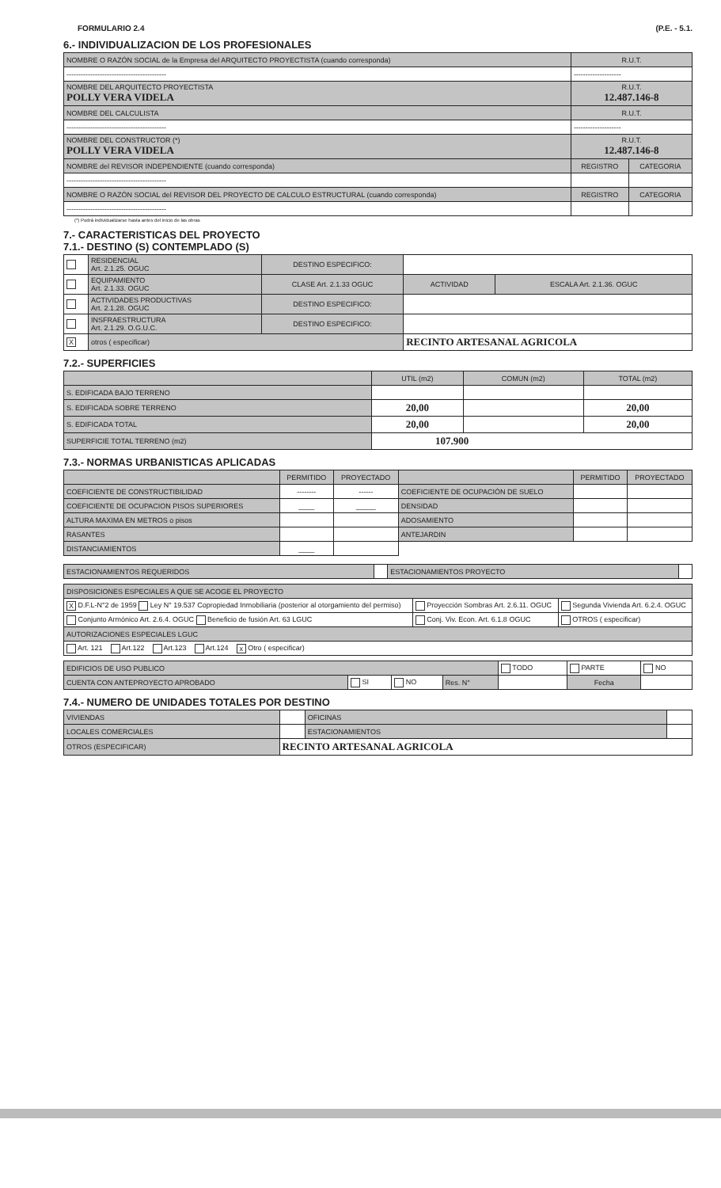FORMULARIO 2.4 (P.E. - 5.1.
6.- INDIVIDUALIZACION DE LOS PROFESIONALES
| NOMBRE O RAZÓN SOCIAL de la Empresa del ARQUITECTO PROYECTISTA (cuando corresponda) | R.U.T. | |
| ------------------------------------------ | -------------------- | |
| NOMBRE DEL ARQUITECTO PROYECTISTA POLLY VERA VIDELA | R.U.T. 12.487.146-8 | |
| NOMBRE DEL CALCULISTA | R.U.T. | |
| ------------------------------------------ | -------------------- | |
| NOMBRE DEL CONSTRUCTOR (*) POLLY VERA VIDELA | R.U.T. 12.487.146-8 | |
| NOMBRE del REVISOR INDEPENDIENTE (cuando corresponda) | REGISTRO | CATEGORIA |
| ------------------------------------------ | | |
| NOMBRE O RAZÓN SOCIAL del REVISOR DEL PROYECTO DE CALCULO ESTRUCTURAL (cuando corresponda) | REGISTRO | CATEGORIA |
| ------------------------------------------ | | |
(*) Podrá individualizarse hasta antes del inicio de las obras
7.- CARACTERISTICAS DEL PROYECTO
7.1.- DESTINO (S) CONTEMPLADO (S)
| | RESIDENCIAL Art. 2.1.25. OGUC | DESTINO ESPECIFICO: | | |
| | EQUIPAMIENTO Art. 2.1.33. OGUC | CLASE Art. 2.1.33 OGUC | ACTIVIDAD | ESCALA Art. 2.1.36. OGUC |
| | ACTIVIDADES PRODUCTIVAS Art. 2.1.28. OGUC | DESTINO ESPECIFICO: | | |
| | INSFRAESTRUCTURA Art. 2.1.29. O.G.U.C. | DESTINO ESPECIFICO: | | |
| X | otros ( especificar) | | RECINTO ARTESANAL AGRICOLA | |
7.2.- SUPERFICIES
| | UTIL (m2) | COMUN (m2) | TOTAL (m2) |
| --- | --- | --- | --- |
| S. EDIFICADA BAJO TERRENO | | | |
| S. EDIFICADA SOBRE TERRENO | 20,00 | | 20,00 |
| S. EDIFICADA TOTAL | 20,00 | | 20,00 |
| SUPERFICIE TOTAL TERRENO (m2) | 107.900 | | |
7.3.- NORMAS URBANISTICAS APLICADAS
| | PERMITIDO | PROYECTADO | | PERMITIDO | PROYECTADO |
| --- | --- | --- | --- | --- | --- |
| COEFICIENTE DE CONSTRUCTIBILIDAD | -------- | ------ | COEFICIENTE DE OCUPACIÓN DE SUELO | | |
| COEFICIENTE DE OCUPACION PISOS SUPERIORES | ____ | _____ | DENSIDAD | | |
| ALTURA MAXIMA EN METROS o pisos | | | ADOSAMIENTO | | |
| RASANTES | | | ANTEJARDIN | | |
| DISTANCIAMIENTOS | ____ | | | | |
| ESTACIONAMIENTOS REQUERIDOS | | ESTACIONAMIENTOS PROYECTO | |
| DISPOSICIONES ESPECIALES A QUE SE ACOGE EL PROYECTO | | |
| X D.F.L-N°2 de 1959 Ley N° 19.537 Copropiedad Inmobiliaria (posterior al otorgamiento del permiso) | Proyección Sombras Art. 2.6.11. OGUC | Segunda Vivienda Art. 6.2.4. OGUC |
| Conjunto Armónico Art. 2.6.4. OGUC Beneficio de fusión Art. 63 LGUC | Conj. Viv. Econ. Art. 6.1.8 OGUC | OTROS ( especificar) |
| AUTORIZACIONES ESPECIALES LGUC | | |
| Art. 121 Art.122 Art.123 Art.124 x Otro ( especificar) | | |
| EDIFICIOS DE USO PUBLICO | | | | TODO | PARTE | NO |
| CUENTA CON ANTEPROYECTO APROBADO | SI | NO | Res. N° | | Fecha | |
7.4.- NUMERO DE UNIDADES TOTALES POR DESTINO
| VIVIENDAS | | OFICINAS | |
| LOCALES COMERCIALES | | ESTACIONAMIENTOS | |
| OTROS (ESPECIFICAR) | RECINTO ARTESANAL AGRICOLA | | |